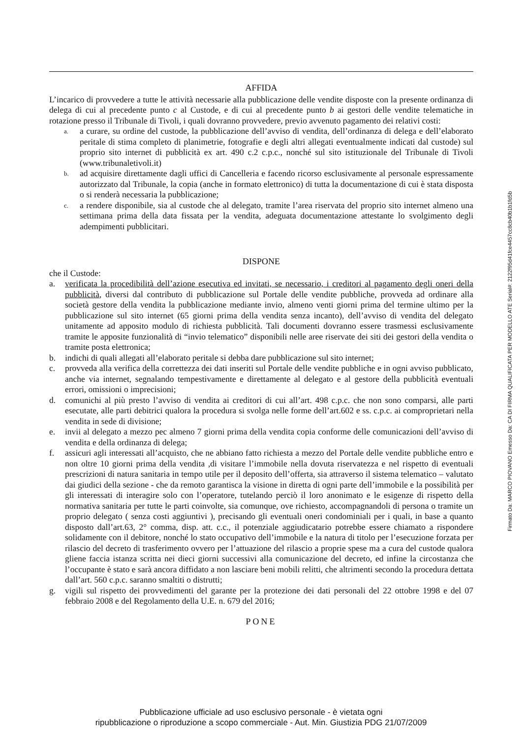AFFIDA
L’incarico di provvedere a tutte le attività necessarie alla pubblicazione delle vendite disposte con la presente ordinanza di delega di cui al precedente punto c al Custode, e di cui al precedente punto b ai gestori delle vendite telematiche in rotazione presso il Tribunale di Tivoli, i quali dovranno provvedere, previo avvenuto pagamento dei relativi costi:
a. a curare, su ordine del custode, la pubblicazione dell’avviso di vendita, dell’ordinanza di delega e dell’elaborato peritale di stima completo di planimetrie, fotografie e degli altri allegati eventualmente indicati dal custode) sul proprio sito internet di pubblicità ex art. 490 c.2 c.p.c., nonché sul sito istituzionale del Tribunale di Tivoli (www.tribunaletivoli.it)
b. ad acquisire direttamente dagli uffici di Cancelleria e facendo ricorso esclusivamente al personale espressamente autorizzato dal Tribunale, la copia (anche in formato elettronico) di tutta la documentazione di cui è stata disposta o si renderà necessaria la pubblicazione;
c. a rendere disponibile, sia al custode che al delegato, tramite l’area riservata del proprio sito internet almeno una settimana prima della data fissata per la vendita, adeguata documentazione attestante lo svolgimento degli adempimenti pubblicitari.
DISPONE
che il Custode:
a. verificata la procedibilità dell’azione esecutiva ed invitati, se necessario, i creditori al pagamento degli oneri della pubblicità, diversi dal contributo di pubblicazione sul Portale delle vendite pubbliche, provveda ad ordinare alla società gestore della vendita la pubblicazione mediante invio, almeno venti giorni prima del termine ultimo per la pubblicazione sul sito internet (65 giorni prima della vendita senza incanto), dell’avviso di vendita del delegato unitamente ad apposito modulo di richiesta pubblicità. Tali documenti dovranno essere trasmessi esclusivamente tramite le apposite funzionalità di “invio telematico” disponibili nelle aree riservate dei siti dei gestori della vendita o tramite posta elettronica;
b. indichi di quali allegati all’elaborato peritale si debba dare pubblicazione sul sito internet;
c. provveda alla verifica della correttezza dei dati inseriti sul Portale delle vendite pubbliche e in ogni avviso pubblicato, anche via internet, segnalando tempestivamente e direttamente al delegato e al gestore della pubblicità eventuali errori, omissioni o imprecisioni;
d. comunichi al più presto l’avviso di vendita ai creditori di cui all’art. 498 c.p.c. che non sono comparsi, alle parti esecutate, alle parti debitrici qualora la procedura si svolga nelle forme dell’art.602 e ss. c.p.c. ai comproprietari nella vendita in sede di divisione;
e. invii al delegato a mezzo pec almeno 7 giorni prima della vendita copia conforme delle comunicazioni dell’avviso di vendita e della ordinanza di delega;
f. assicuri agli interessati all’acquisto, che ne abbiano fatto richiesta a mezzo del Portale delle vendite pubbliche entro e non oltre 10 giorni prima della vendita ,di visitare l’immobile nella dovuta riservatezza e nel rispetto di eventuali prescrizioni di natura sanitaria in tempo utile per il deposito dell’offerta, sia attraverso il sistema telematico – valutato dai giudici della sezione - che da remoto garantisca la visione in diretta di ogni parte dell’immobile e la possibilità per gli interessati di interagire solo con l’operatore, tutelando perciò il loro anonimato e le esigenze di rispetto della normativa sanitaria per tutte le parti coinvolte, sia comunque, ove richiesto, accompagnandoli di persona o tramite un proprio delegato ( senza costi aggiuntivi ), precisando gli eventuali oneri condominiali per i quali, in base a quanto disposto dall’art.63, 2° comma, disp. att. c.c., il potenziale aggiudicatario potrebbe essere chiamato a rispondere solidamente con il debitore, nonché lo stato occupativo dell’immobile e la natura di titolo per l’esecuzione forzata per rilascio del decreto di trasferimento ovvero per l’attuazione del rilascio a proprie spese ma a cura del custode qualora gliene faccia istanza scritta nei dieci giorni successivi alla comunicazione del decreto, ed infine la circostanza che l’occupante è stato e sarà ancora diffidato a non lasciare beni mobili relitti, che altrimenti secondo la procedura dettata dall’art. 560 c.p.c. saranno smaltiti o distrutti;
g. vigili sul rispetto dei provvedimenti del garante per la protezione dei dati personali del 22 ottobre 1998 e del 07 febbraio 2008 e del Regolamento della U.E. n. 679 del 2016;
PONE
Pubblicazione ufficiale ad uso esclusivo personale - è vietata ogni
ripubblicazione o riproduzione a scopo commerciale - Aut. Min. Giustizia PDG 21/07/2009
Firmato Da: MARCO PIOVANO Emesso Da: CA DI FIRMA QUALIFICATA PER MODELLO ATE Serial#: 2122f95d41fce4457cc8cb40b1b1fd5b